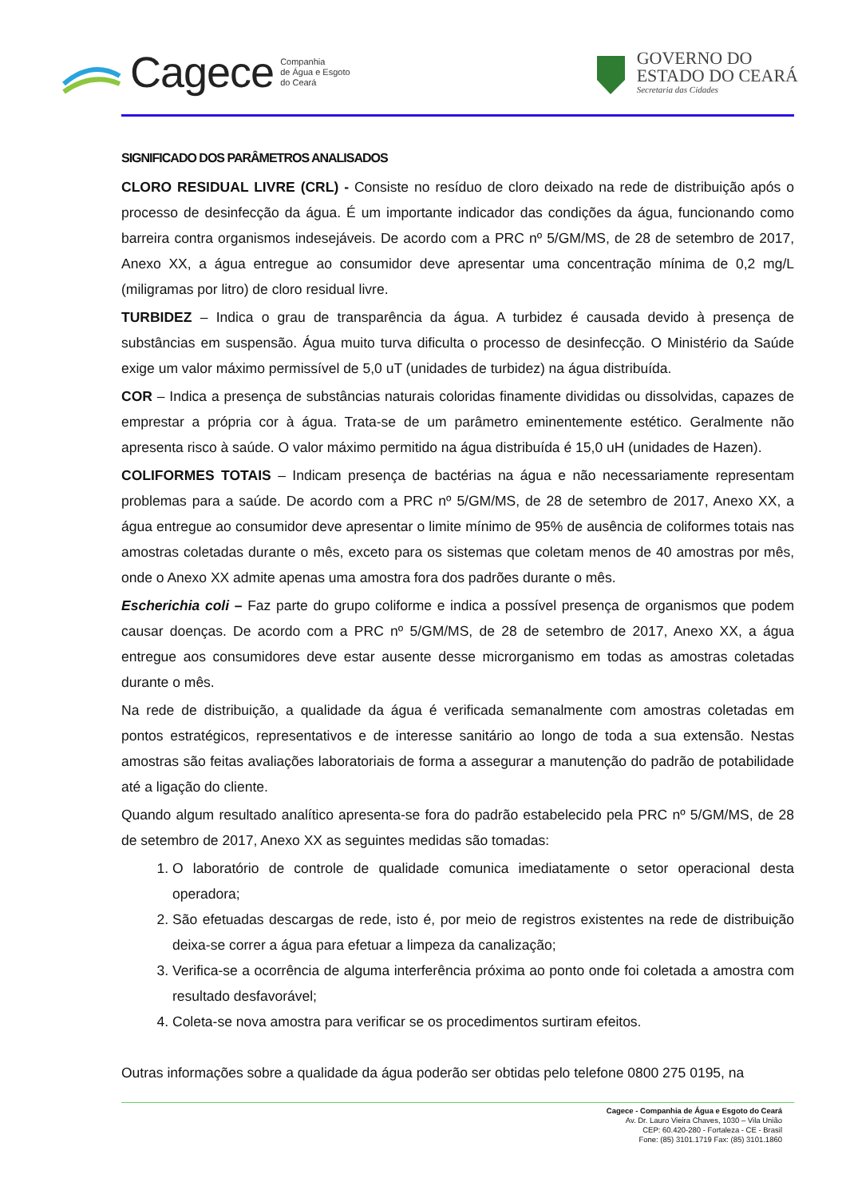Cagece Companhia
de Água e Esgoto
do Ceará
GOVERNO DO
ESTADO DO CEARÁ
Secretaria das Cidades
SIGNIFICADO DOS PARÂMETROS ANALISADOS
CLORO RESIDUAL LIVRE (CRL) - Consiste no resíduo de cloro deixado na rede de distribuição após o processo de desinfecção da água. É um importante indicador das condições da água, funcionando como barreira contra organismos indesejáveis. De acordo com a PRC nº 5/GM/MS, de 28 de setembro de 2017, Anexo XX, a água entregue ao consumidor deve apresentar uma concentração mínima de 0,2 mg/L (miligramas por litro) de cloro residual livre.
TURBIDEZ – Indica o grau de transparência da água. A turbidez é causada devido à presença de substâncias em suspensão. Água muito turva dificulta o processo de desinfecção. O Ministério da Saúde exige um valor máximo permissível de 5,0 uT (unidades de turbidez) na água distribuída.
COR – Indica a presença de substâncias naturais coloridas finamente divididas ou dissolvidas, capazes de emprestar a própria cor à água. Trata-se de um parâmetro eminentemente estético. Geralmente não apresenta risco à saúde. O valor máximo permitido na água distribuída é 15,0 uH (unidades de Hazen).
COLIFORMES TOTAIS – Indicam presença de bactérias na água e não necessariamente representam problemas para a saúde. De acordo com a PRC nº 5/GM/MS, de 28 de setembro de 2017, Anexo XX, a água entregue ao consumidor deve apresentar o limite mínimo de 95% de ausência de coliformes totais nas amostras coletadas durante o mês, exceto para os sistemas que coletam menos de 40 amostras por mês, onde o Anexo XX admite apenas uma amostra fora dos padrões durante o mês.
Escherichia coli – Faz parte do grupo coliforme e indica a possível presença de organismos que podem causar doenças. De acordo com a PRC nº 5/GM/MS, de 28 de setembro de 2017, Anexo XX, a água entregue aos consumidores deve estar ausente desse microrganismo em todas as amostras coletadas durante o mês.
Na rede de distribuição, a qualidade da água é verificada semanalmente com amostras coletadas em pontos estratégicos, representativos e de interesse sanitário ao longo de toda a sua extensão. Nestas amostras são feitas avaliações laboratoriais de forma a assegurar a manutenção do padrão de potabilidade até a ligação do cliente.
Quando algum resultado analítico apresenta-se fora do padrão estabelecido pela PRC nº 5/GM/MS, de 28 de setembro de 2017, Anexo XX as seguintes medidas são tomadas:
1. O laboratório de controle de qualidade comunica imediatamente o setor operacional desta operadora;
2. São efetuadas descargas de rede, isto é, por meio de registros existentes na rede de distribuição deixa-se correr a água para efetuar a limpeza da canalização;
3. Verifica-se a ocorrência de alguma interferência próxima ao ponto onde foi coletada a amostra com resultado desfavorável;
4. Coleta-se nova amostra para verificar se os procedimentos surtiram efeitos.
Outras informações sobre a qualidade da água poderão ser obtidas pelo telefone 0800 275 0195, na
Cagece - Companhia de Água e Esgoto do Ceará
Av. Dr. Lauro Vieira Chaves, 1030 – Vila União
CEP: 60.420-280 - Fortaleza - CE - Brasil
Fone: (85) 3101.1719 Fax: (85) 3101.1860